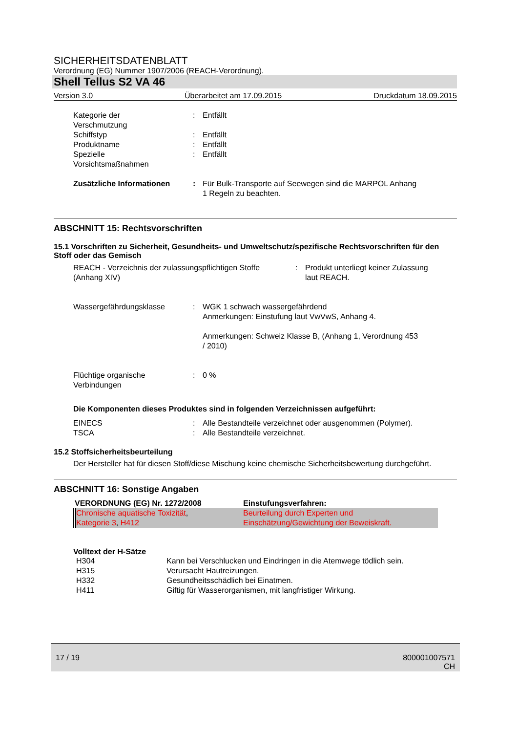SICHERHEITSDATENBLATT
Verordnung (EG) Nummer 1907/2006 (REACH-Verordnung).
Shell Tellus S2 VA 46
Version 3.0 Überarbeitet am 17.09.2015 Druckdatum 18.09.2015
| Kategorie der Verschmutzung | : | Entfällt |
| Schiffstyp | : | Entfällt |
| Produktname | : | Entfällt |
| Spezielle Vorsichtsmaßnahmen | : | Entfällt |
| Zusätzliche Informationen | : | Für Bulk-Transporte auf Seewegen sind die MARPOL Anhang 1 Regeln zu beachten. |
ABSCHNITT 15: Rechtsvorschriften
15.1 Vorschriften zu Sicherheit, Gesundheits- und Umweltschutz/spezifische Rechtsvorschriften für den Stoff oder das Gemisch
| REACH - Verzeichnis der zulassungspflichtigen Stoffe (Anhang XIV) | : | Produkt unterliegt keiner Zulassung laut REACH. |
| Wassergefährdungsklasse | : | WGK 1 schwach wassergefährdend Anmerkungen: Einstufung laut VwVwS, Anhang 4. Anmerkungen: Schweiz Klasse B, (Anhang 1, Verordnung 453 / 2010) |
| Flüchtige organische Verbindungen | : | 0 % |
Die Komponenten dieses Produktes sind in folgenden Verzeichnissen aufgeführt:
| EINECS | : | Alle Bestandteile verzeichnet oder ausgenommen (Polymer). |
| TSCA | : | Alle Bestandteile verzeichnet. |
15.2 Stoffsicherheitsbeurteilung
Der Hersteller hat für diesen Stoff/diese Mischung keine chemische Sicherheitsbewertung durchgeführt.
ABSCHNITT 16: Sonstige Angaben
| VERORDNUNG (EG) Nr. 1272/2008 | Einstufungsverfahren: |
| Chronische aquatische Toxizität , Kategorie 3 , H412 | Beurteilung durch Experten und Einschätzung/Gewichtung der Beweiskraft. |
Volltext der H-Sätze
| H304 | Kann bei Verschlucken und Eindringen in die Atemwege tödlich sein. |
| H315 | Verursacht Hautreizungen. |
| H332 | Gesundheitsschädlich bei Einatmen. |
| H411 | Giftig für Wasserorganismen, mit langfristiger Wirkung. |
17 / 19 800001007571
CH